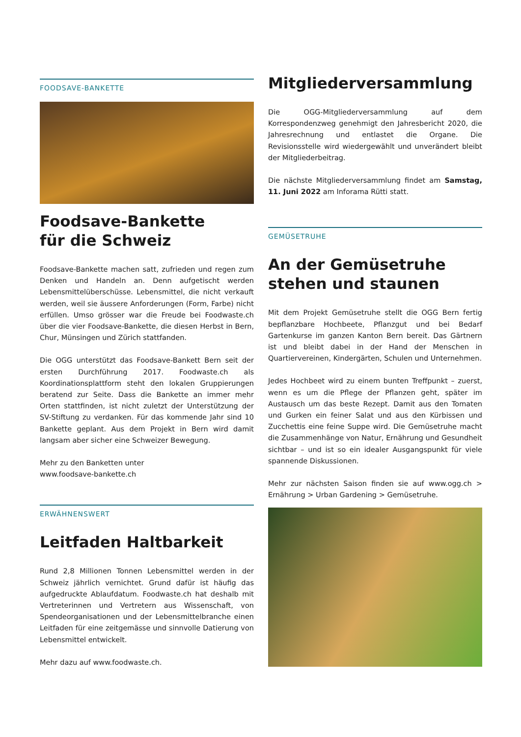FOODSAVE-BANKETTE
Foodsave-Bankette
für die Schweiz
Foodsave-Bankette machen satt, zufrieden und regen zum Denken und Handeln an. Denn aufgetischt werden Lebensmittelüberschüsse. Lebensmittel, die nicht verkauft werden, weil sie äussere Anforderungen (Form, Farbe) nicht erfüllen. Umso grösser war die Freude bei Foodwaste.ch über die vier Foodsave-Bankette, die diesen Herbst in Bern, Chur, Münsingen und Zürich stattfanden.
Die OGG unterstützt das Foodsave-Bankett Bern seit der ersten Durchführung 2017. Foodwaste.ch als Koordinationsplattform steht den lokalen Gruppierungen beratend zur Seite. Dass die Bankette an immer mehr Orten stattfinden, ist nicht zuletzt der Unterstützung der SV-Stiftung zu verdanken. Für das kommende Jahr sind 10 Bankette geplant. Aus dem Projekt in Bern wird damit langsam aber sicher eine Schweizer Bewegung.
Mehr zu den Banketten unter
www.foodsave-bankette.ch
ERWÄHNENSWERT
Leitfaden Haltbarkeit
Rund 2,8 Millionen Tonnen Lebensmittel werden in der Schweiz jährlich vernichtet. Grund dafür ist häufig das aufgedruckte Ablaufdatum. Foodwaste.ch hat deshalb mit Vertreterinnen und Vertretern aus Wissenschaft, von Spendeorganisationen und der Lebensmittelbranche einen Leitfaden für eine zeitgemässe und sinnvolle Datierung von Lebensmittel entwickelt.
Mehr dazu auf www.foodwaste.ch.
Mitgliederversammlung
Die OGG-Mitgliederversammlung auf dem Korrespondenzweg genehmigt den Jahresbericht 2020, die Jahresrechnung und entlastet die Organe. Die Revisionsstelle wird wiedergewählt und unverändert bleibt der Mitgliederbeitrag.
Die nächste Mitgliederversammlung findet am Samstag, 11. Juni 2022 am Inforama Rütti statt.
GEMÜSETRUHE
An der Gemüsetruhe
stehen und staunen
Mit dem Projekt Gemüsetruhe stellt die OGG Bern fertig bepflanzbare Hochbeete, Pflanzgut und bei Bedarf Gartenkurse im ganzen Kanton Bern bereit. Das Gärtnern ist und bleibt dabei in der Hand der Menschen in Quartiervereinen, Kindergärten, Schulen und Unternehmen.
Jedes Hochbeet wird zu einem bunten Treffpunkt – zuerst, wenn es um die Pflege der Pflanzen geht, später im Austausch um das beste Rezept. Damit aus den Tomaten und Gurken ein feiner Salat und aus den Kürbissen und Zucchettis eine feine Suppe wird. Die Gemüsetruhe macht die Zusammenhänge von Natur, Ernährung und Gesundheit sichtbar – und ist so ein idealer Ausgangspunkt für viele spannende Diskussionen.
Mehr zur nächsten Saison finden sie auf www.ogg.ch > Ernährung > Urban Gardening > Gemüsetruhe.